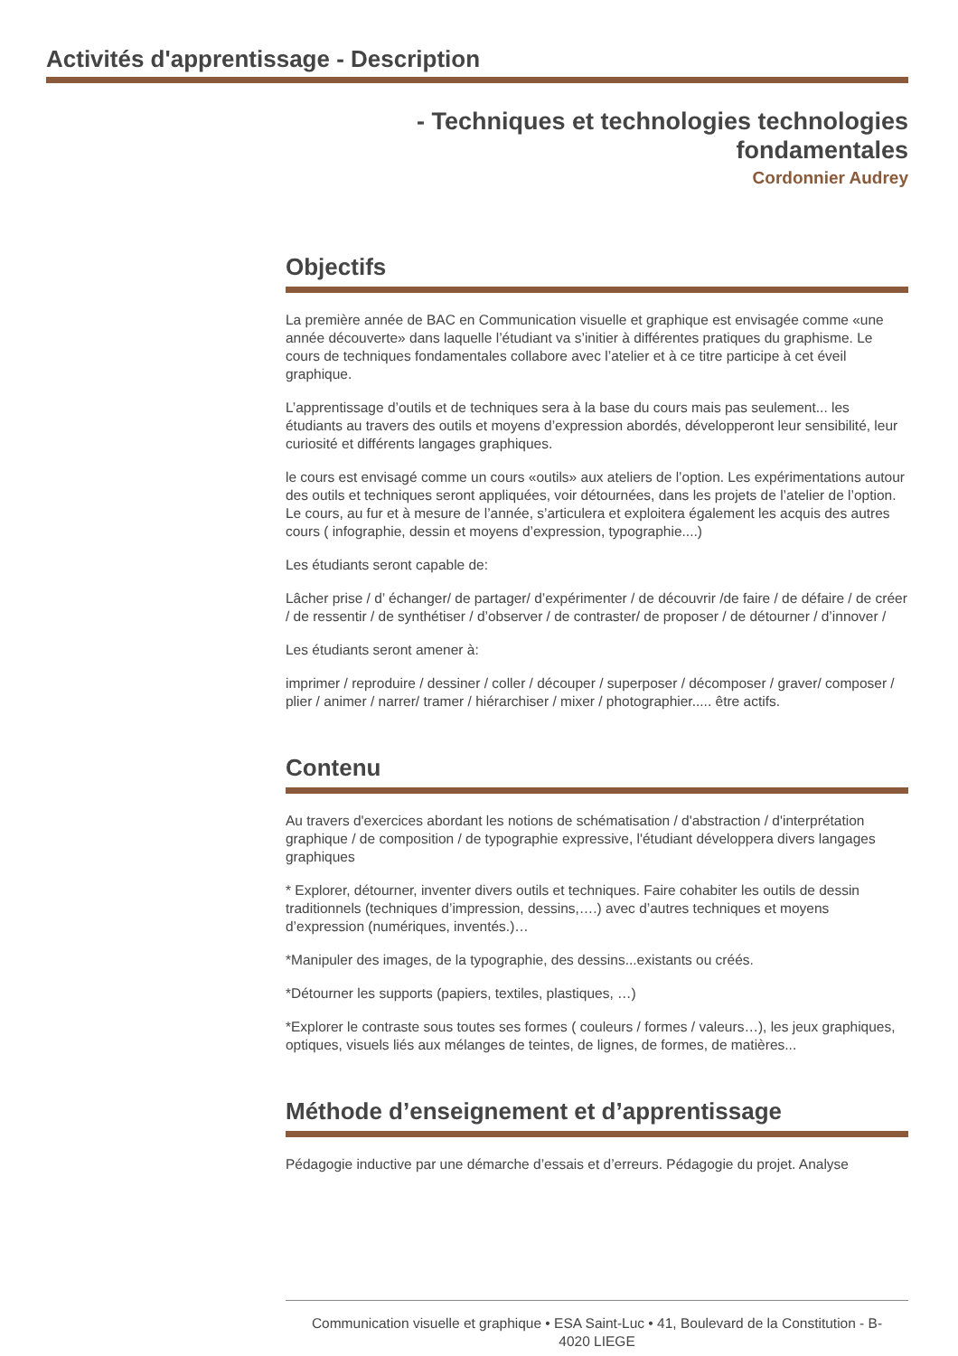Activités d'apprentissage - Description
- Techniques et technologies technologies
fondamentales
Cordonnier Audrey
Objectifs
La première année de BAC en Communication visuelle et graphique est envisagée comme «une année découverte» dans laquelle l’étudiant va s’initier à différentes pratiques du graphisme. Le cours de techniques fondamentales collabore avec l’atelier et à ce titre participe à cet éveil graphique.
L’apprentissage d’outils et de techniques sera à la base du cours mais pas seulement... les étudiants au travers des outils et moyens d’expression abordés, développeront leur sensibilité, leur curiosité et différents langages graphiques.
le cours est envisagé comme un cours «outils» aux ateliers de l’option. Les expérimentations autour des outils et techniques seront appliquées, voir détournées, dans les projets de l’atelier de l’option. Le cours, au fur et à mesure de l’année, s’articulera et exploitera également les acquis des autres cours ( infographie, dessin et moyens d’expression, typographie....)
Les étudiants seront capable de:
Lâcher prise / d’ échanger/ de partager/ d’expérimenter / de découvrir /de faire / de défaire / de créer / de ressentir / de synthétiser / d’observer / de contraster/ de proposer / de détourner / d’innover /
Les étudiants seront amener à:
imprimer / reproduire / dessiner / coller / découper / superposer / décomposer / graver/ composer / plier / animer / narrer/ tramer / hiérarchiser / mixer / photographier..... être actifs.
Contenu
Au travers d'exercices abordant les notions de schématisation / d'abstraction / d'interprétation graphique / de composition / de typographie expressive, l'étudiant développera divers langages graphiques
* Explorer, détourner, inventer divers outils et techniques. Faire cohabiter les outils de dessin traditionnels (techniques d’impression, dessins,….) avec d’autres techniques et moyens d’expression (numériques, inventés.)…
*Manipuler des images, de la typographie, des dessins...existants ou créés.
*Détourner les supports (papiers, textiles, plastiques, …)
*Explorer le contraste sous toutes ses formes ( couleurs / formes / valeurs…), les jeux graphiques, optiques, visuels liés aux mélanges de teintes, de lignes, de formes, de matières...
Méthode d’enseignement et d’apprentissage
Pédagogie inductive par une démarche d’essais et d’erreurs. Pédagogie du projet. Analyse
Communication visuelle et graphique • ESA Saint-Luc • 41, Boulevard de la Constitution - B-
4020 LIEGE